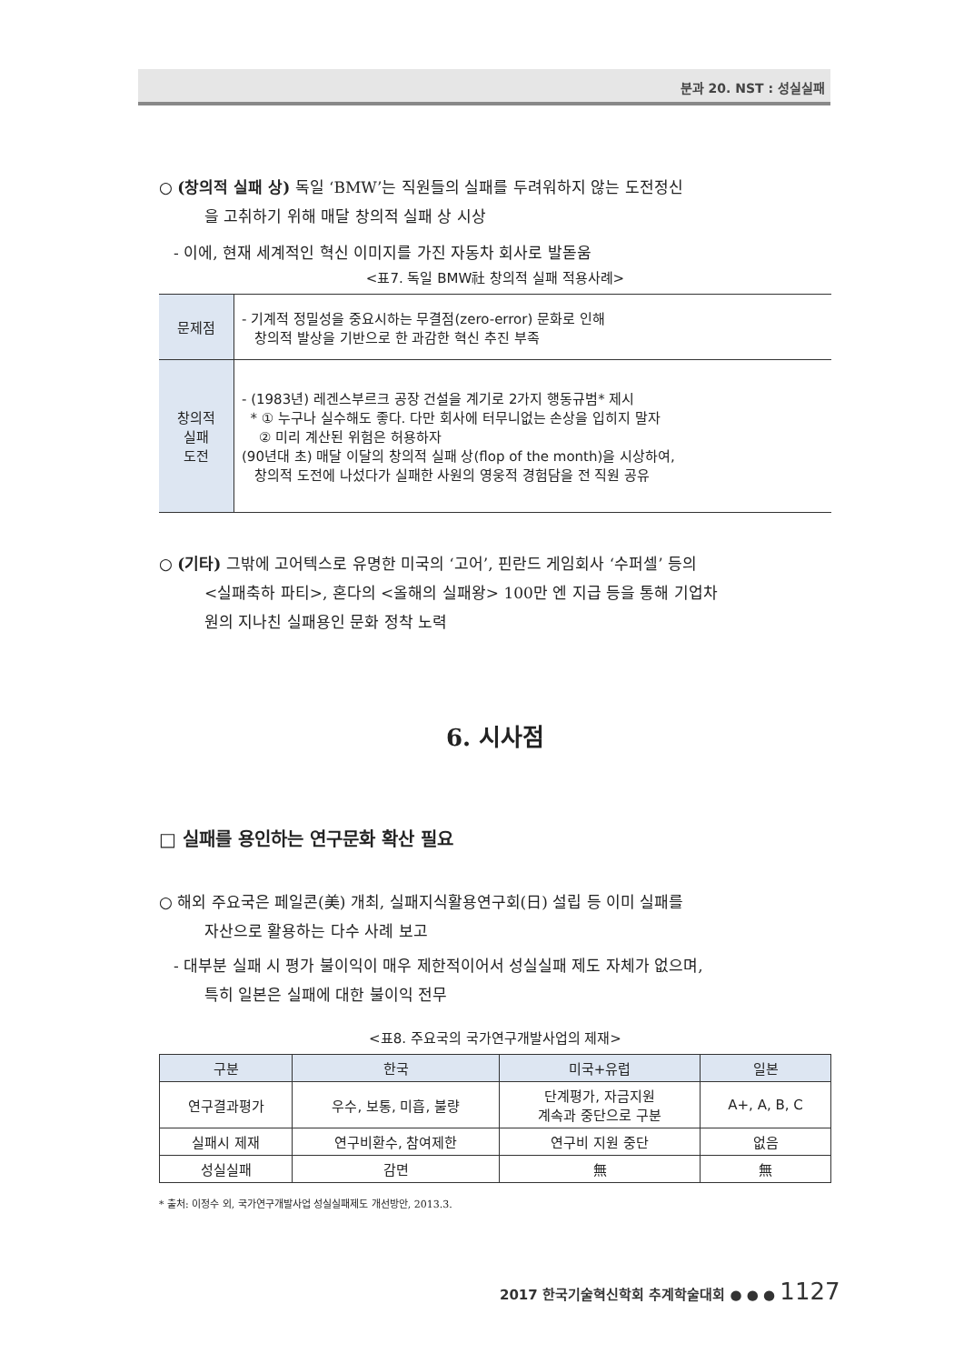분과 20. NST : 성실실패
○ (창의적 실패 상) 독일 ‘BMW’는 직원들의 실패를 두려워하지 않는 도전정신
을 고취하기 위해 매달 창의적 실패 상 시상
- 이에, 현재 세계적인 혁신 이미지를 가진 자동차 회사로 발돋움
<표7. 독일 BMW社 창의적 실패 적용사례>
| 문제점 | - 기계적 정밀성을 중요시하는 무결점(zero-error) 문화로 인해 창의적 발상을 기반으로 한 과감한 혁신 추진 부족 |
| 창의적 실패 도전 | - (1983년) 레겐스부르크 공장 건설을 계기로 2가지 행동규범* 제시 * ① 누구나 실수해도 좋다. 다만 회사에 터무니없는 손상을 입히지 말자 ② 미리 계산된 위험은 허용하자 (90년대 초) 매달 이달의 창의적 실패 상(flop of the month)을 시상하여, 창의적 도전에 나섰다가 실패한 사원의 영웅적 경험담을 전 직원 공유 |
○ (기타) 그밖에 고어텍스로 유명한 미국의 ‘고어’, 핀란드 게임회사 ‘수퍼셀’ 등의
<실패축하 파티>, 혼다의 <올해의 실패왕> 100만 엔 지급 등을 통해 기업차
원의 지나친 실패용인 문화 정착 노력
6. 시사점
□ 실패를 용인하는 연구문화 확산 필요
○ 해외 주요국은 페일콘(美) 개최, 실패지식활용연구회(日) 설립 등 이미 실패를
자산으로 활용하는 다수 사례 보고
- 대부분 실패 시 평가 불이익이 매우 제한적이어서 성실실패 제도 자체가 없으며,
특히 일본은 실패에 대한 불이익 전무
<표8. 주요국의 국가연구개발사업의 제재>
| 구분 | 한국 | 미국+유럽 | 일본 |
| --- | --- | --- | --- |
| 연구결과평가 | 우수, 보통, 미흡, 불량 | 단계평가, 자금지원 계속과 중단으로 구분 | A+, A, B, C |
| 실패시 제재 | 연구비환수, 참여제한 | 연구비 지원 중단 | 없음 |
| 성실실패 | 감면 | 無 | 無 |
* 출처: 이정수 외, 국가연구개발사업 성실실패제도 개선방안, 2013.3.
2017 한국기술혁신학회 추계학술대회 ● ● ● 1127